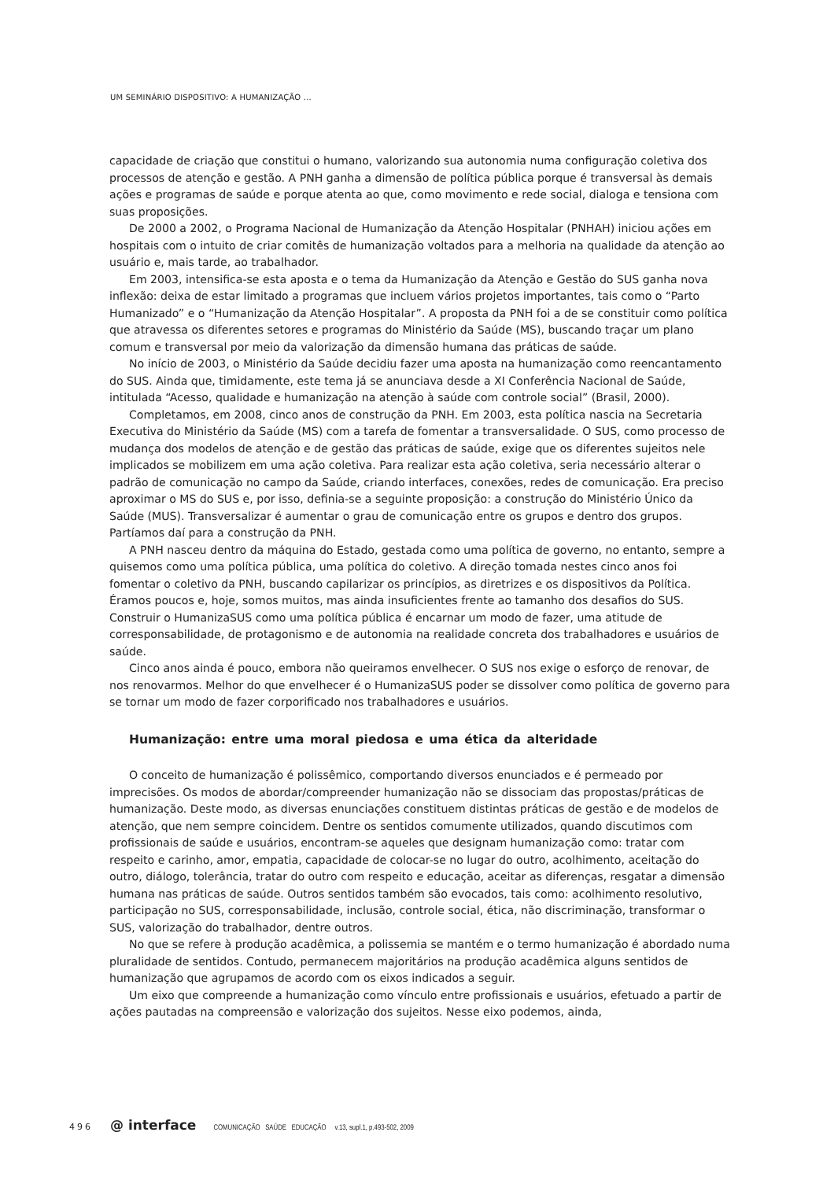UM SEMINÁRIO DISPOSITIVO: A HUMANIZAÇÃO ...
capacidade de criação que constitui o humano, valorizando sua autonomia numa configuração coletiva dos processos de atenção e gestão. A PNH ganha a dimensão de política pública porque é transversal às demais ações e programas de saúde e porque atenta ao que, como movimento e rede social, dialoga e tensiona com suas proposições.
De 2000 a 2002, o Programa Nacional de Humanização da Atenção Hospitalar (PNHAH) iniciou ações em hospitais com o intuito de criar comitês de humanização voltados para a melhoria na qualidade da atenção ao usuário e, mais tarde, ao trabalhador.
Em 2003, intensifica-se esta aposta e o tema da Humanização da Atenção e Gestão do SUS ganha nova inflexão: deixa de estar limitado a programas que incluem vários projetos importantes, tais como o “Parto Humanizado” e o “Humanização da Atenção Hospitalar”. A proposta da PNH foi a de se constituir como política que atravessa os diferentes setores e programas do Ministério da Saúde (MS), buscando traçar um plano comum e transversal por meio da valorização da dimensão humana das práticas de saúde.
No início de 2003, o Ministério da Saúde decidiu fazer uma aposta na humanização como reencantamento do SUS. Ainda que, timidamente, este tema já se anunciava desde a XI Conferência Nacional de Saúde, intitulada “Acesso, qualidade e humanização na atenção à saúde com controle social” (Brasil, 2000).
Completamos, em 2008, cinco anos de construção da PNH. Em 2003, esta política nascia na Secretaria Executiva do Ministério da Saúde (MS) com a tarefa de fomentar a transversalidade. O SUS, como processo de mudança dos modelos de atenção e de gestão das práticas de saúde, exige que os diferentes sujeitos nele implicados se mobilizem em uma ação coletiva. Para realizar esta ação coletiva, seria necessário alterar o padrão de comunicação no campo da Saúde, criando interfaces, conexões, redes de comunicação. Era preciso aproximar o MS do SUS e, por isso, definia-se a seguinte proposição: a construção do Ministério Único da Saúde (MUS). Transversalizar é aumentar o grau de comunicação entre os grupos e dentro dos grupos. Partíamos daí para a construção da PNH.
A PNH nasceu dentro da máquina do Estado, gestada como uma política de governo, no entanto, sempre a quisemos como uma política pública, uma política do coletivo. A direção tomada nestes cinco anos foi fomentar o coletivo da PNH, buscando capilarizar os princípios, as diretrizes e os dispositivos da Política. Éramos poucos e, hoje, somos muitos, mas ainda insuficientes frente ao tamanho dos desafios do SUS. Construir o HumanizaSUS como uma política pública é encarnar um modo de fazer, uma atitude de corresponsabilidade, de protagonismo e de autonomia na realidade concreta dos trabalhadores e usuários de saúde.
Cinco anos ainda é pouco, embora não queiramos envelhecer. O SUS nos exige o esforço de renovar, de nos renovarmos. Melhor do que envelhecer é o HumanizaSUS poder se dissolver como política de governo para se tornar um modo de fazer corporificado nos trabalhadores e usuários.
Humanização: entre uma moral piedosa e uma ética da alteridade
O conceito de humanização é polissêmico, comportando diversos enunciados e é permeado por imprecisões. Os modos de abordar/compreender humanização não se dissociam das propostas/práticas de humanização. Deste modo, as diversas enunciações constituem distintas práticas de gestão e de modelos de atenção, que nem sempre coincidem. Dentre os sentidos comumente utilizados, quando discutimos com profissionais de saúde e usuários, encontram-se aqueles que designam humanização como: tratar com respeito e carinho, amor, empatia, capacidade de colocar-se no lugar do outro, acolhimento, aceitação do outro, diálogo, tolerância, tratar do outro com respeito e educação, aceitar as diferenças, resgatar a dimensão humana nas práticas de saúde. Outros sentidos também são evocados, tais como: acolhimento resolutivo, participação no SUS, corresponsabilidade, inclusão, controle social, ética, não discriminação, transformar o SUS, valorização do trabalhador, dentre outros.
No que se refere à produção acadêmica, a polissemia se mantém e o termo humanização é abordado numa pluralidade de sentidos. Contudo, permanecem majoritários na produção acadêmica alguns sentidos de humanização que agrupamos de acordo com os eixos indicados a seguir.
Um eixo que compreende a humanização como vínculo entre profissionais e usuários, efetuado a partir de ações pautadas na compreensão e valorização dos sujeitos. Nesse eixo podemos, ainda,
496 @ interface COMUNICAÇÃO SAÚDE EDUCAÇÃO v.13, supl.1, p.493-502, 2009